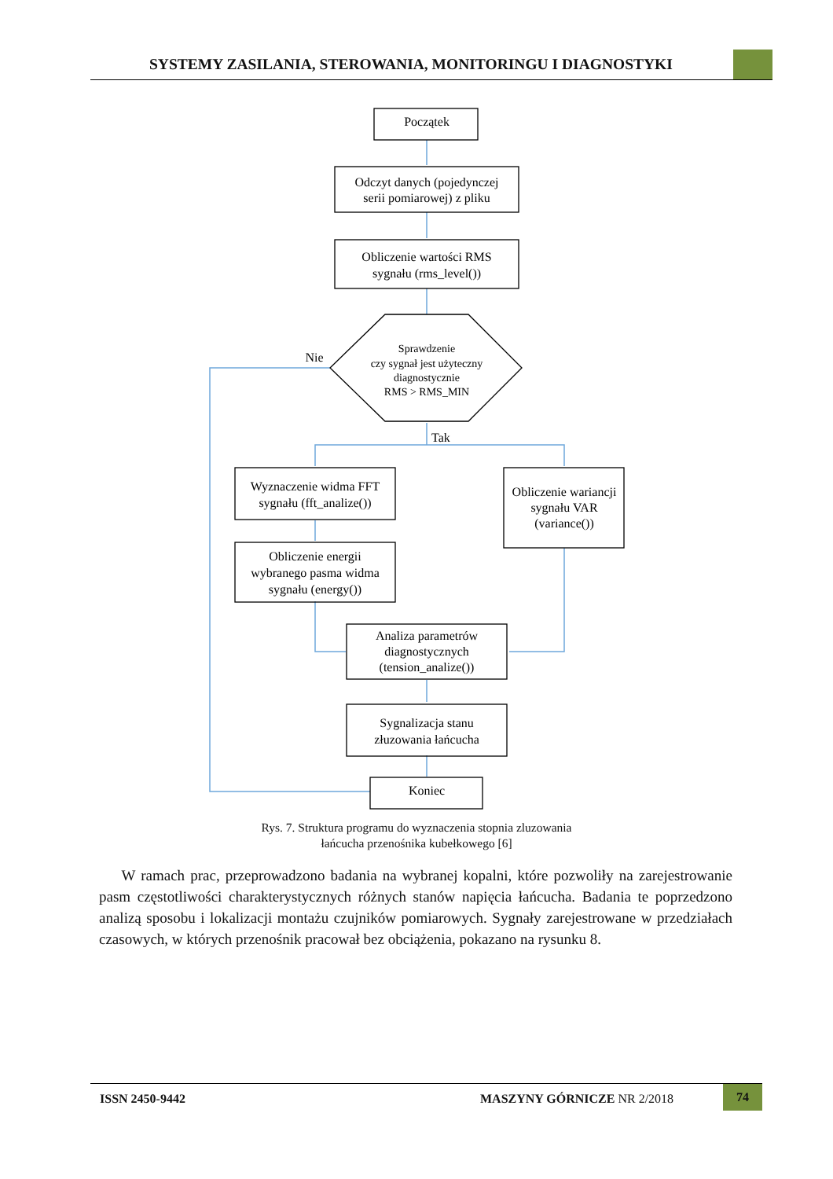SYSTEMY ZASILANIA, STEROWANIA, MONITORINGU I DIAGNOSTYKI
Początek
Odczyt danych (pojedynczej
serii pomiarowej) z pliku
Obliczenie wartości RMS
sygnału (rms_level())
Sprawdzenie
czy sygnał jest użyteczny
diagnostycznie
RMS > RMS_MIN
Nie
Tak
Wyznaczenie widma FFT
sygnału (fft_analize())
Obliczenie wariancji
sygnału VAR
(variance())
Obliczenie energii
wybranego pasma widma
sygnału (energy())
Analiza parametrów
diagnostycznych
(tension_analize())
Sygnalizacja stanu
złuzowania łańcucha
Koniec
Rys. 7. Struktura programu do wyznaczenia stopnia zluzowania
łańcucha przenośnika kubełkowego [6]
W ramach prac, przeprowadzono badania na wybranej kopalni, które pozwoliły na zarejestrowanie pasm częstotliwości charakterystycznych różnych stanów napięcia łańcucha. Badania te poprzedzono analizą sposobu i lokalizacji montażu czujników pomiarowych. Sygnały zarejestrowane w przedziałach czasowych, w których przenośnik pracował bez obciążenia, pokazano na rysunku 8.
ISSN 2450-9442 MASZYNY GÓRNICZE NR 2/2018
74